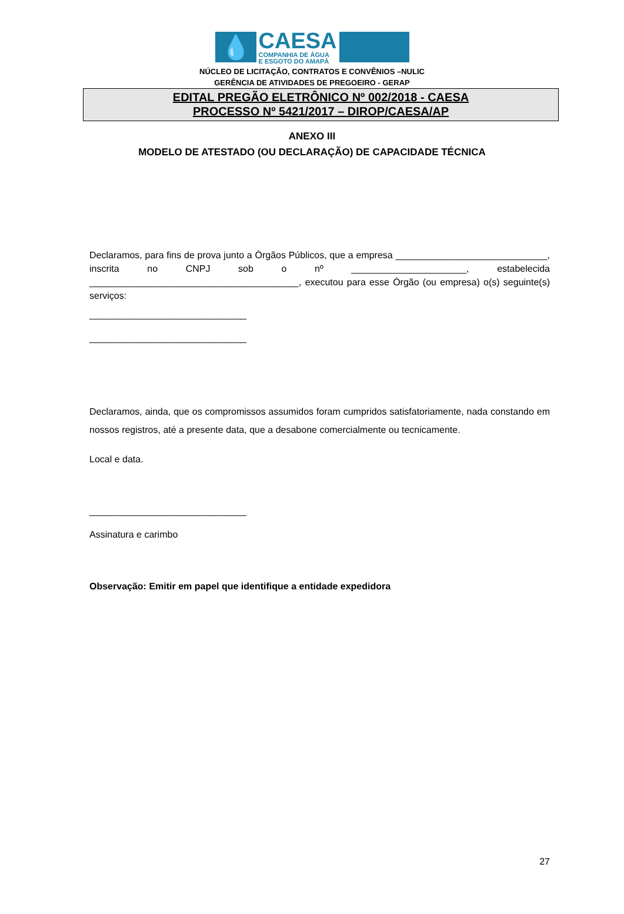💧
CAESA
COMPANHIA DE ÁGUA
E ESGOTO DO AMAPÁ
NÚCLEO DE LICITAÇÃO, CONTRATOS E CONVÊNIOS –NULIC
GERÊNCIA DE ATIVIDADES DE PREGOEIRO - GERAP
EDITAL PREGÃO ELETRÔNICO Nº 002/2018 - CAESA
PROCESSO Nº 5421/2017 – DIROP/CAESA/AP
ANEXO III
MODELO DE ATESTADO (OU DECLARAÇÃO) DE CAPACIDADE TÉCNICA
Declaramos, para fins de prova junto a Órgãos Públicos, que a empresa _____________________________, inscrita no CNPJ sob o nº ______________________, estabelecida ________________________________________, executou para esse Órgão (ou empresa) o(s) seguinte(s) serviços:
______________________________
______________________________
Declaramos, ainda, que os compromissos assumidos foram cumpridos satisfatoriamente, nada constando em nossos registros, até a presente data, que a desabone comercialmente ou tecnicamente.
Local e data.
______________________________
Assinatura e carimbo
Observação: Emitir em papel que identifique a entidade expedidora
27